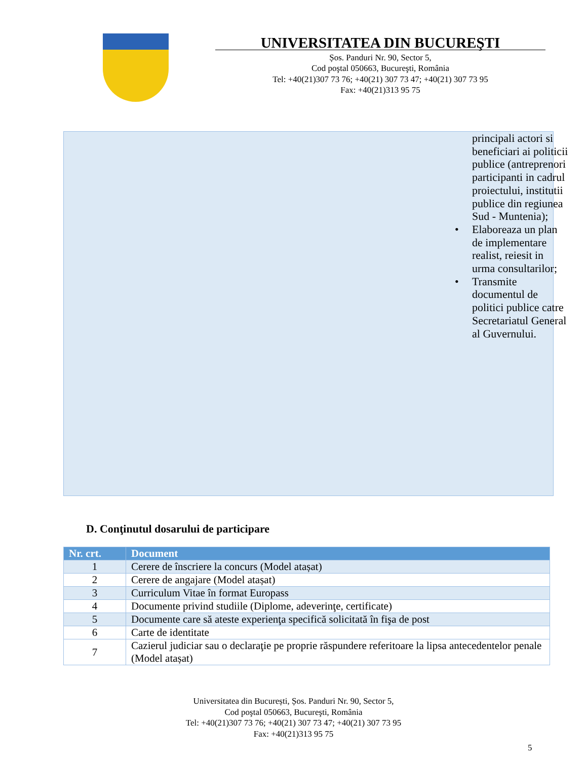UNIVERSITATEA DIN BUCUREŞTI
Șos. Panduri Nr. 90, Sector 5,
Cod poştal 050663, Bucureşti, România
Tel: +40(21)307 73 76; +40(21) 307 73 47; +40(21) 307 73 95
Fax: +40(21)313 95 75
principali actori si beneficiari ai politicii publice (antreprenori participanti in cadrul proiectului, institutii publice din regiunea Sud - Muntenia);
• Elaboreaza un plan de implementare realist, reiesit in urma consultarilor;
• Transmite documentul de politici publice catre Secretariatul General al Guvernului.
D. Conţinutul dosarului de participare
| Nr. crt. | Document |
| --- | --- |
| 1 | Cerere de înscriere la concurs (Model atașat) |
| 2 | Cerere de angajare (Model atașat) |
| 3 | Curriculum Vitae în format Europass |
| 4 | Documente privind studiile (Diplome, adeverinţe, certificate) |
| 5 | Documente care să ateste experienţa specifică solicitată în fişa de post |
| 6 | Carte de identitate |
| 7 | Cazierul judiciar sau o declaraţie pe proprie răspundere referitoare la lipsa antecedentelor penale (Model atașat) |
Universitatea din București, Șos. Panduri Nr. 90, Sector 5,
Cod poştal 050663, Bucureşti, România
Tel: +40(21)307 73 76; +40(21) 307 73 47; +40(21) 307 73 95
Fax: +40(21)313 95 75
5